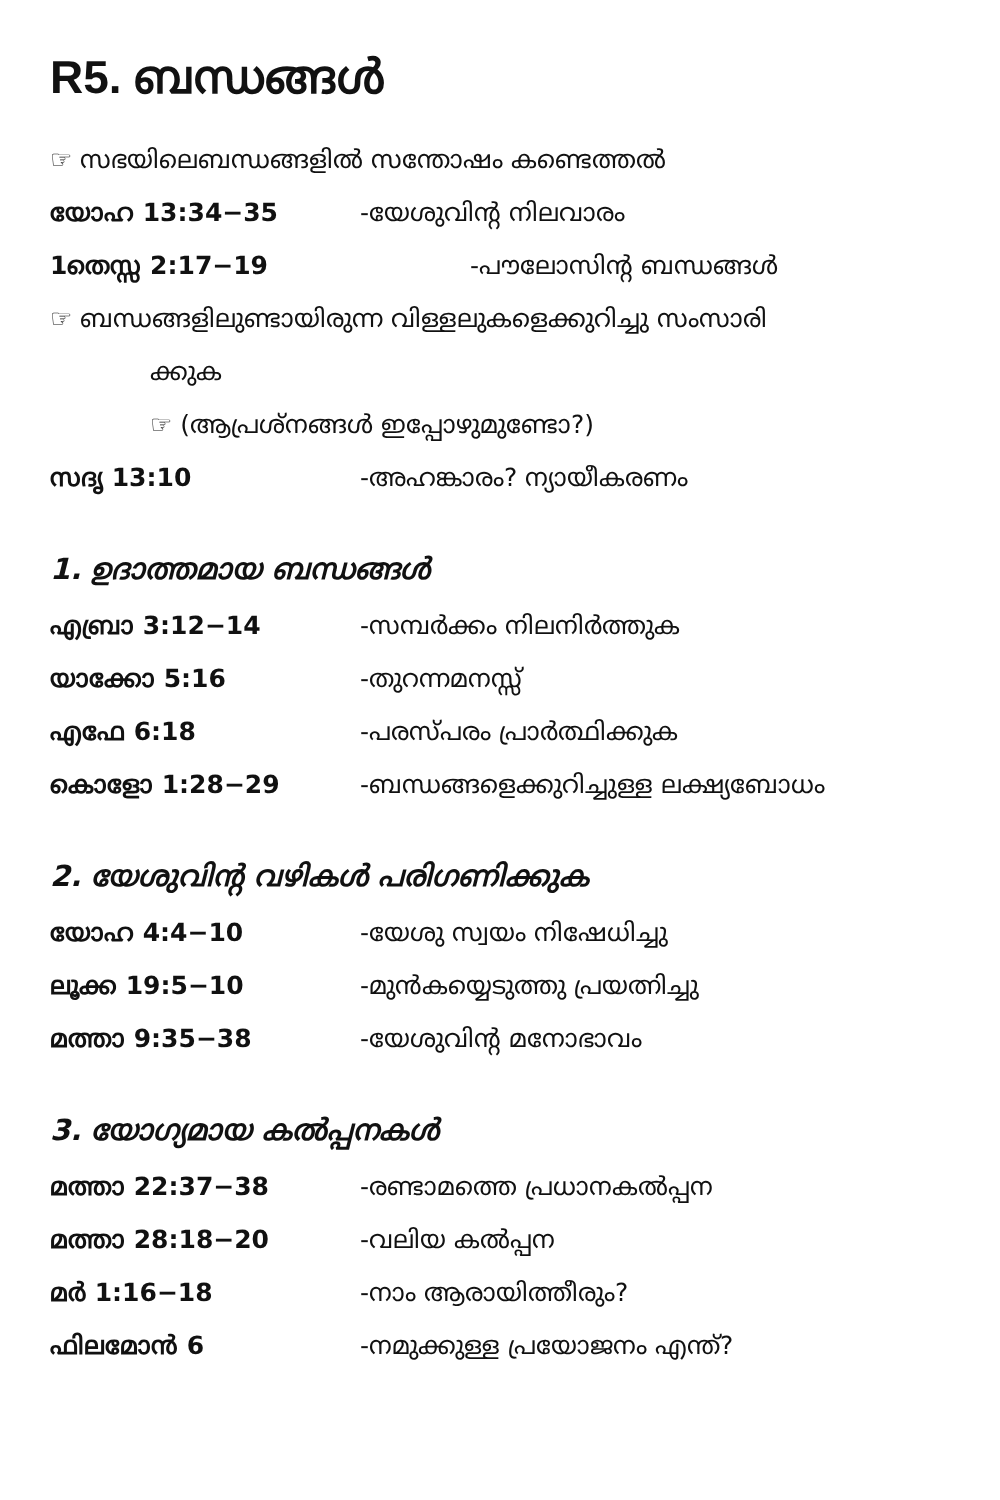R5. ബന്ധങ്ങൾ
☞ സഭയിലെബന്ധങ്ങളിൽ സന്തോഷം കണ്ടെത്തൽ
യോഹ 13:34−35 -യേശുവിന്റ നിലവാരം
1തെസ്സ 2:17−19 -പൗലോസിന്റ ബന്ധങ്ങൾ
☞ ബന്ധങ്ങളിലുണ്ടായിരുന്ന വിള്ളലുകളെക്കുറിച്ചു സംസാരി
ക്കുക
☞ (ആപ്രശ്നങ്ങൾ ഇപ്പോഴുമുണ്ടോ?)
സദൃ 13:10 -അഹങ്കാരം? ന്യായീകരണം
1. ഉദാത്തമായ ബന്ധങ്ങൾ
എബ്രാ 3:12−14 -സമ്പർക്കം നിലനിർത്തുക
യാക്കോ 5:16 -തുറന്നമനസ്സ്
എഫേ 6:18 -പരസ്പരം പ്രാർത്ഥിക്കുക
കൊളോ 1:28−29 -ബന്ധങ്ങളെക്കുറിച്ചുള്ള ലക്ഷ്യബോധം
2. യേശുവിന്റ വഴികൾ പരിഗണിക്കുക
യോഹ 4:4−10 -യേശു സ്വയം നിഷേധിച്ചു
ലൂക്ക 19:5−10 -മുൻകയ്യെടുത്തു പ്രയത്നിച്ചു
മത്താ 9:35−38 -യേശുവിന്റ മനോഭാവം
3. യോഗ്യമായ കൽപ്പനകൾ
മത്താ 22:37−38 -രണ്ടാമത്തെ പ്രധാനകൽപ്പന
മത്താ 28:18−20 -വലിയ കൽപ്പന
മർ 1:16−18 -നാം ആരായിത്തീരും?
ഫിലമോൻ 6 -നമുക്കുള്ള പ്രയോജനം എന്ത്?